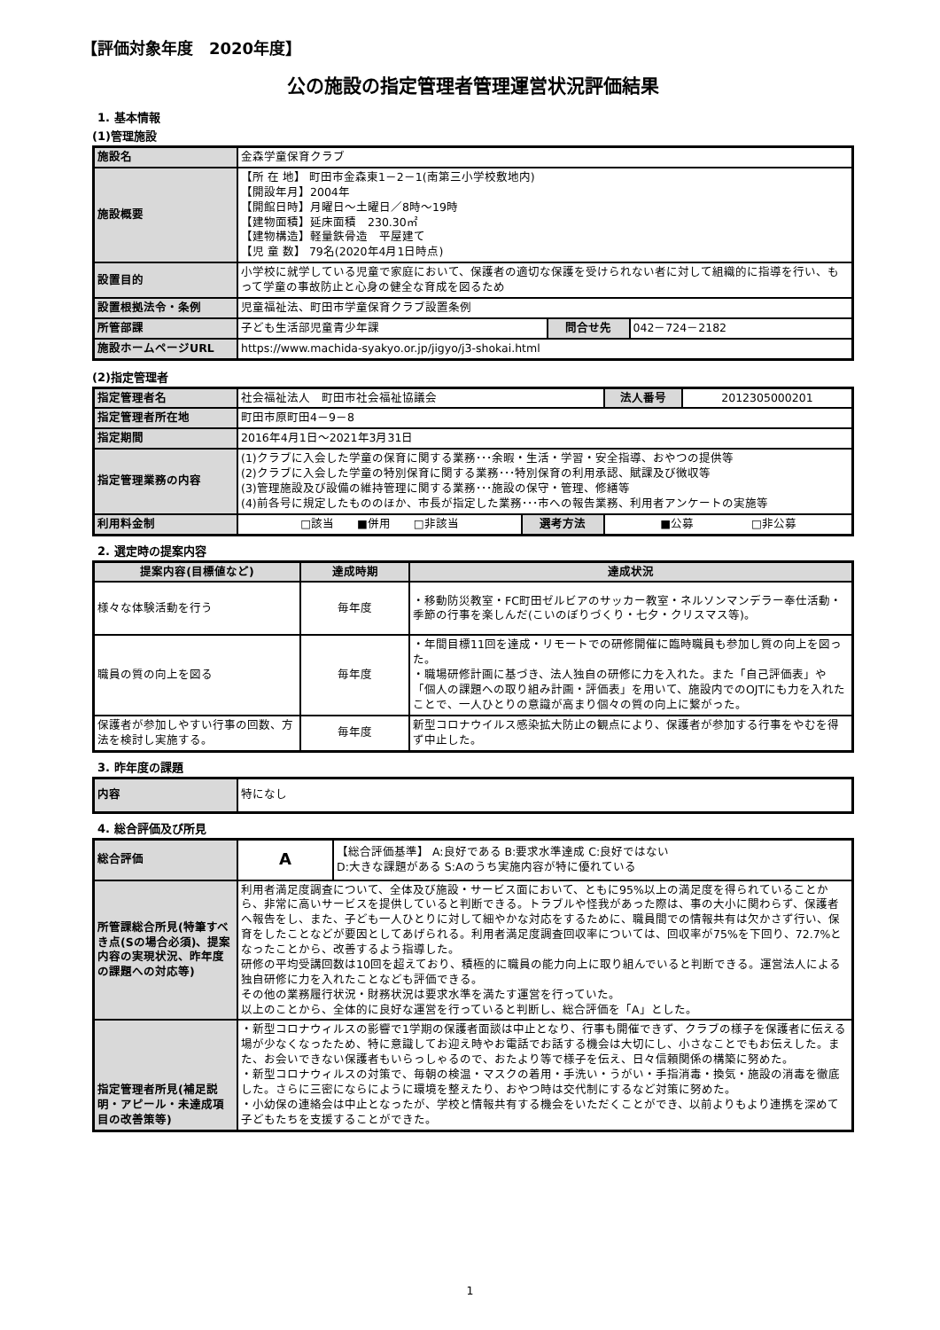【評価対象年度　2020年度】
公の施設の指定管理者管理運営状況評価結果
1. 基本情報
(1)管理施設
| 施設名 | 金森学童保育クラブ | | |
| 施設概要 | 【所 在 地】 町田市金森東1－2－1(南第三小学校敷地内) 【開設年月】2004年 【開館日時】月曜日～土曜日／8時～19時 【建物面積】延床面積 230.30㎡ 【建物構造】軽量鉄骨造 平屋建て 【児 童 数】 79名(2020年4月1日時点) | | |
| 設置目的 | 小学校に就学している児童で家庭において、保護者の適切な保護を受けられない者に対して組織的に指導を行い、もって学童の事故防止と心身の健全な育成を図るため | | |
| 設置根拠法令・条例 | 児童福祉法、町田市学童保育クラブ設置条例 | | |
| 所管部課 | 子ども生活部児童青少年課 | 問合せ先 | 042－724－2182 |
| 施設ホームページURL | https://www.machida-syakyo.or.jp/jigyo/j3-shokai.html | | |
(2)指定管理者
| 指定管理者名 | 社会福祉法人 町田市社会福祉協議会 | | | 法人番号 | 2012305000201 |
| 指定管理者所在地 | 町田市原町田4－9－8 | | | | |
| 指定期間 | 2016年4月1日～2021年3月31日 | | | | |
| 指定管理業務の内容 | (1)クラブに入会した学童の保育に関する業務･･･余暇・生活・学習・安全指導、おやつの提供等 (2)クラブに入会した学童の特別保育に関する業務･･･特別保育の利用承認、賦課及び徴収等 (3)管理施設及び設備の維持管理に関する業務･･･施設の保守・管理、修繕等 (4)前各号に規定したもののほか、市長が指定した業務･･･市への報告業務、利用者アンケートの実施等 | | | | |
| 利用料金制 | □該当 ■併用 □非該当 | 選考方法 | ■公募 □非公募 | | |
2. 選定時の提案内容
| 提案内容(目標値など) | 達成時期 | 達成状況 |
| --- | --- | --- |
| 様々な体験活動を行う | 毎年度 | ・移動防災教室・FC町田ゼルビアのサッカー教室・ネルソンマンデラー奉仕活動・季節の行事を楽しんだ(こいのぼりづくり・七夕・クリスマス等)。 |
| 職員の質の向上を図る | 毎年度 | ・年間目標11回を達成・リモートでの研修開催に臨時職員も参加し質の向上を図った。 ・職場研修計画に基づき、法人独自の研修に力を入れた。また「自己評価表」や「個人の課題への取り組み計画・評価表」を用いて、施設内でのOJTにも力を入れたことで、一人ひとりの意識が高まり個々の質の向上に繋がった。 |
| 保護者が参加しやすい行事の回数、方法を検討し実施する。 | 毎年度 | 新型コロナウイルス感染拡大防止の観点により、保護者が参加する行事をやむを得ず中止した。 |
3. 昨年度の課題
| 内容 | 特になし |
4. 総合評価及び所見
| 総合評価 | A | 【総合評価基準】 A:良好である B:要求水準達成 C:良好ではない D:大きな課題がある S:Aのうち実施内容が特に優れている |
| 所管課総合所見(特筆すべき点(Sの場合必須)、提案内容の実現状況、昨年度の課題への対応等) | 利用者満足度調査について、全体及び施設・サービス面において、ともに95%以上の満足度を得られていることから、非常に高いサービスを提供していると判断できる。トラブルや怪我があった際は、事の大小に関わらず、保護者へ報告をし、また、子ども一人ひとりに対して細やかな対応をするために、職員間での情報共有は欠かさず行い、保育をしたことなどが要因としてあげられる。利用者満足度調査回収率については、回収率が75%を下回り、72.7%となったことから、改善するよう指導した。 研修の平均受講回数は10回を超えており、積極的に職員の能力向上に取り組んでいると判断できる。運営法人による独自研修に力を入れたことなども評価できる。 その他の業務履行状況・財務状況は要求水準を満たす運営を行っていた。 以上のことから、全体的に良好な運営を行っていると判断し、総合評価を「A」とした。 | |
| 指定管理者所見(補足説明・アピール・未達成項目の改善策等) | ・新型コロナウィルスの影響で1学期の保護者面談は中止となり、行事も開催できず、クラブの様子を保護者に伝える場が少なくなったため、特に意識してお迎え時やお電話でお話する機会は大切にし、小さなことでもお伝えした。また、お会いできない保護者もいらっしゃるので、おたより等で様子を伝え、日々信頼関係の構築に努めた。 ・新型コロナウィルスの対策で、毎朝の検温・マスクの着用・手洗い・うがい・手指消毒・換気・施設の消毒を徹底した。さらに三密にならにように環境を整えたり、おやつ時は交代制にするなど対策に努めた。 ・小幼保の連絡会は中止となったが、学校と情報共有する機会をいただくことができ、以前よりもより連携を深めて子どもたちを支援することができた。 | |
1